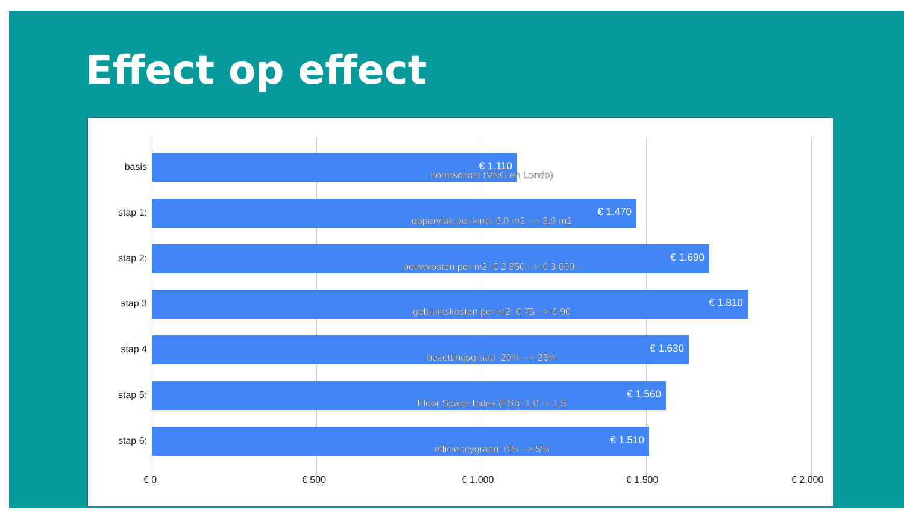Effect op effect
basis
€ 1.110
normschool (VNG en Londo)
stap 1:
€ 1.470
oppervlak per kind: 6,0 m2 --> 8,0 m2
stap 2:
€ 1.690
bouwkosten per m2: € 2.850 --> € 3.600,-
stap 3
€ 1.810
gebruikskosten per m2: € 75 --> € 90
stap 4
€ 1.630
bezettingsgraad: 20% --> 25%
stap 5:
€ 1.560
Floor Space Index (FSI): 1,0 -> 1,5
stap 6:
€ 1.510
efficiencygraad: 0% --> 5%
€ 0 € 500 € 1.000 € 1.500 € 2.000